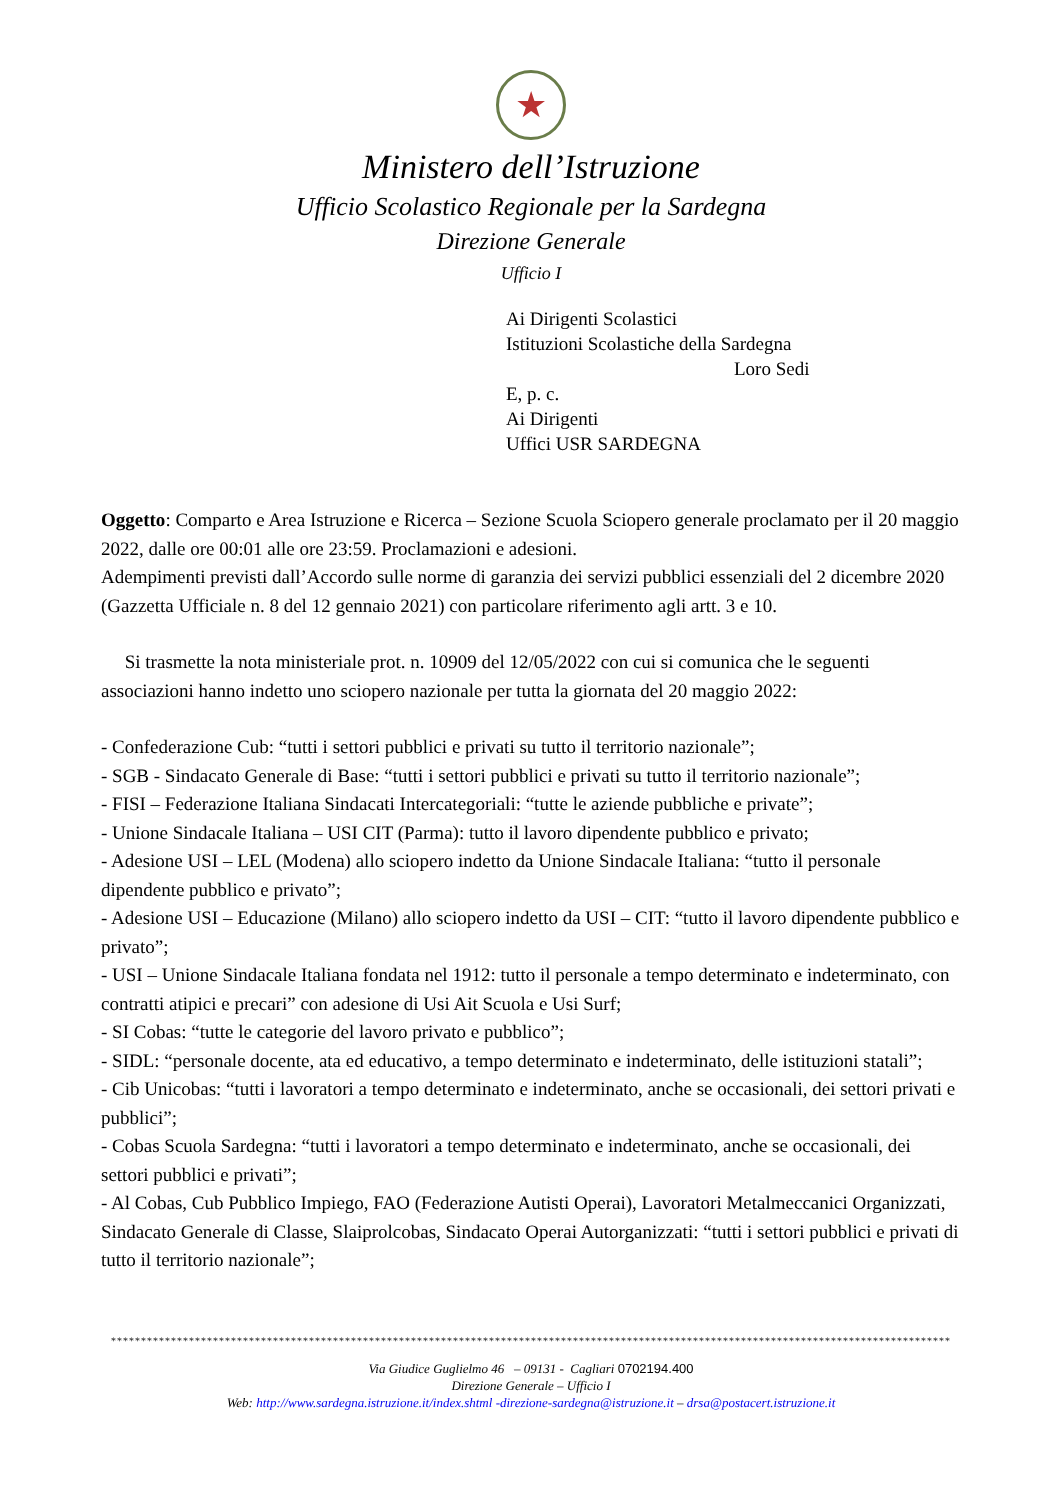★
Ministero dell’Istruzione
Ufficio Scolastico Regionale per la Sardegna
Direzione Generale
Ufficio I
Ai Dirigenti Scolastici
Istituzioni Scolastiche della Sardegna
Loro Sedi
E, p. c.
Ai Dirigenti
Uffici USR SARDEGNA
Oggetto: Comparto e Area Istruzione e Ricerca – Sezione Scuola Sciopero generale proclamato per il 20 maggio 2022, dalle ore 00:01 alle ore 23:59. Proclamazioni e adesioni.
Adempimenti previsti dall’Accordo sulle norme di garanzia dei servizi pubblici essenziali del 2 dicembre 2020 (Gazzetta Ufficiale n. 8 del 12 gennaio 2021) con particolare riferimento agli artt. 3 e 10.
Si trasmette la nota ministeriale prot. n. 10909 del 12/05/2022 con cui si comunica che le seguenti associazioni hanno indetto uno sciopero nazionale per tutta la giornata del 20 maggio 2022:
- Confederazione Cub: “tutti i settori pubblici e privati su tutto il territorio nazionale”;
- SGB - Sindacato Generale di Base: “tutti i settori pubblici e privati su tutto il territorio nazionale”;
- FISI – Federazione Italiana Sindacati Intercategoriali: “tutte le aziende pubbliche e private”;
- Unione Sindacale Italiana – USI CIT (Parma): tutto il lavoro dipendente pubblico e privato;
- Adesione USI – LEL (Modena) allo sciopero indetto da Unione Sindacale Italiana: “tutto il personale dipendente pubblico e privato”;
- Adesione USI – Educazione (Milano) allo sciopero indetto da USI – CIT: “tutto il lavoro dipendente pubblico e privato”;
- USI – Unione Sindacale Italiana fondata nel 1912: tutto il personale a tempo determinato e indeterminato, con contratti atipici e precari” con adesione di Usi Ait Scuola e Usi Surf;
- SI Cobas: “tutte le categorie del lavoro privato e pubblico”;
- SIDL: “personale docente, ata ed educativo, a tempo determinato e indeterminato, delle istituzioni statali”;
- Cib Unicobas: “tutti i lavoratori a tempo determinato e indeterminato, anche se occasionali, dei settori privati e pubblici”;
- Cobas Scuola Sardegna: “tutti i lavoratori a tempo determinato e indeterminato, anche se occasionali, dei settori pubblici e privati”;
- Al Cobas, Cub Pubblico Impiego, FAO (Federazione Autisti Operai), Lavoratori Metalmeccanici Organizzati, Sindacato Generale di Classe, Slaiprolcobas, Sindacato Operai Autorganizzati: “tutti i settori pubblici e privati di tutto il territorio nazionale”;
********************************************************************************************************************************************
Via Giudice Guglielmo 46 – 09131 - Cagliari 0702194.400
Direzione Generale – Ufficio I
Web: http://www.sardegna.istruzione.it/index.shtml -direzione-sardegna@istruzione.it – drsa@postacert.istruzione.it